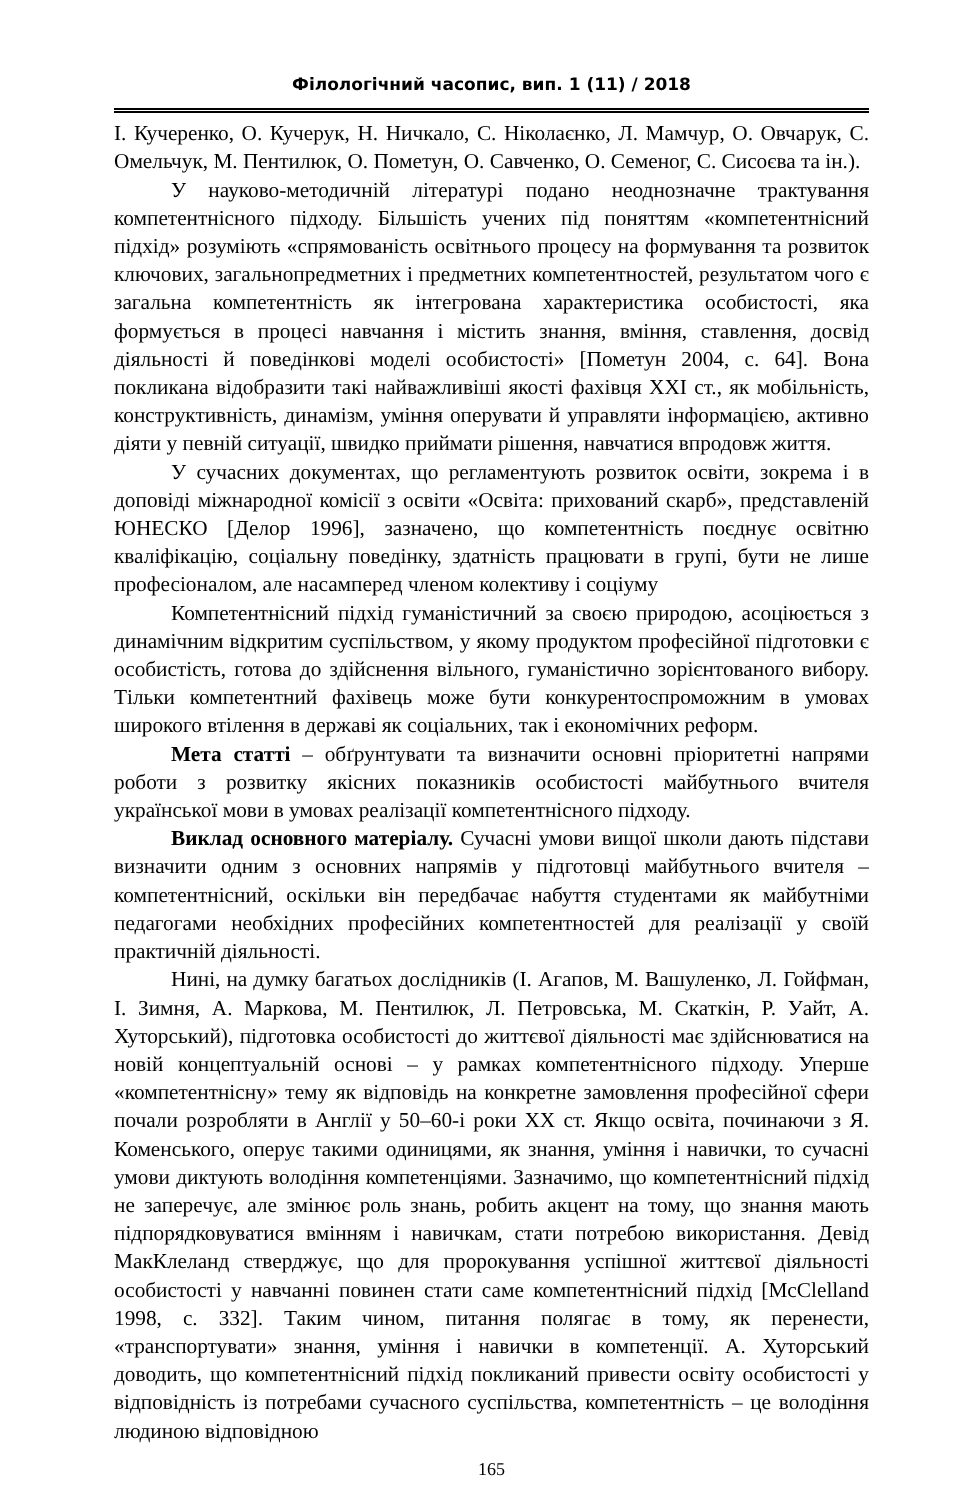Філологічний часопис, вип. 1 (11) / 2018
І. Кучеренко, О. Кучерук, Н. Ничкало, С. Ніколаєнко, Л. Мамчур, О. Овчарук, С. Омельчук, М. Пентилюк, О. Пометун, О. Савченко, О. Семеног, С. Сисоєва та ін.).
У науково-методичній літературі подано неоднозначне трактування компетентнісного підходу. Більшість учених під поняттям «компетентнісний підхід» розуміють «спрямованість освітнього процесу на формування та розвиток ключових, загальнопредметних і предметних компетентностей, результатом чого є загальна компетентність як інтегрована характеристика особистості, яка формується в процесі навчання і містить знання, вміння, ставлення, досвід діяльності й поведінкові моделі особистості» [Пометун 2004, с. 64]. Вона покликана відобразити такі найважливіші якості фахівця XXI ст., як мобільність, конструктивність, динамізм, уміння оперувати й управляти інформацією, активно діяти у певній ситуації, швидко приймати рішення, навчатися впродовж життя.
У сучасних документах, що регламентують розвиток освіти, зокрема і в доповіді міжнародної комісії з освіти «Освіта: прихований скарб», представленій ЮНЕСКО [Делор 1996], зазначено, що компетентність поєднує освітню кваліфікацію, соціальну поведінку, здатність працювати в групі, бути не лише професіоналом, але насамперед членом колективу і соціуму
Компетентнісний підхід гуманістичний за своєю природою, асоціюється з динамічним відкритим суспільством, у якому продуктом професійної підготовки є особистість, готова до здійснення вільного, гуманістично зорієнтованого вибору. Тільки компетентний фахівець може бути конкурентоспроможним в умовах широкого втілення в державі як соціальних, так і економічних реформ.
Мета статті – обґрунтувати та визначити основні пріоритетні напрями роботи з розвитку якісних показників особистості майбутнього вчителя української мови в умовах реалізації компетентнісного підходу.
Виклад основного матеріалу. Сучасні умови вищої школи дають підстави визначити одним з основних напрямів у підготовці майбутнього вчителя – компетентнісний, оскільки він передбачає набуття студентами як майбутніми педагогами необхідних професійних компетентностей для реалізації у своїй практичній діяльності.
Нині, на думку багатьох дослідників (І. Агапов, М. Вашуленко, Л. Гойфман, І. Зимня, А. Маркова, М. Пентилюк, Л. Петровська, М. Скаткін, Р. Уайт, А. Хуторський), підготовка особистості до життєвої діяльності має здійснюватися на новій концептуальній основі – у рамках компетентнісного підходу. Уперше «компетентнісну» тему як відповідь на конкретне замовлення професійної сфери почали розробляти в Англії у 50–60-і роки XX ст. Якщо освіта, починаючи з Я. Коменського, оперує такими одиницями, як знання, уміння і навички, то сучасні умови диктують володіння компетенціями. Зазначимо, що компетентнісний підхід не заперечує, але змінює роль знань, робить акцент на тому, що знання мають підпорядковуватися вмінням і навичкам, стати потребою використання. Девід МакКлеланд стверджує, що для пророкування успішної життєвої діяльності особистості у навчанні повинен стати саме компетентнісний підхід [McClelland 1998, с. 332]. Таким чином, питання полягає в тому, як перенести, «транспортувати» знання, уміння і навички в компетенції. А. Хуторський доводить, що компетентнісний підхід покликаний привести освіту особистості у відповідність із потребами сучасного суспільства, компетентність – це володіння людиною відповідною
165